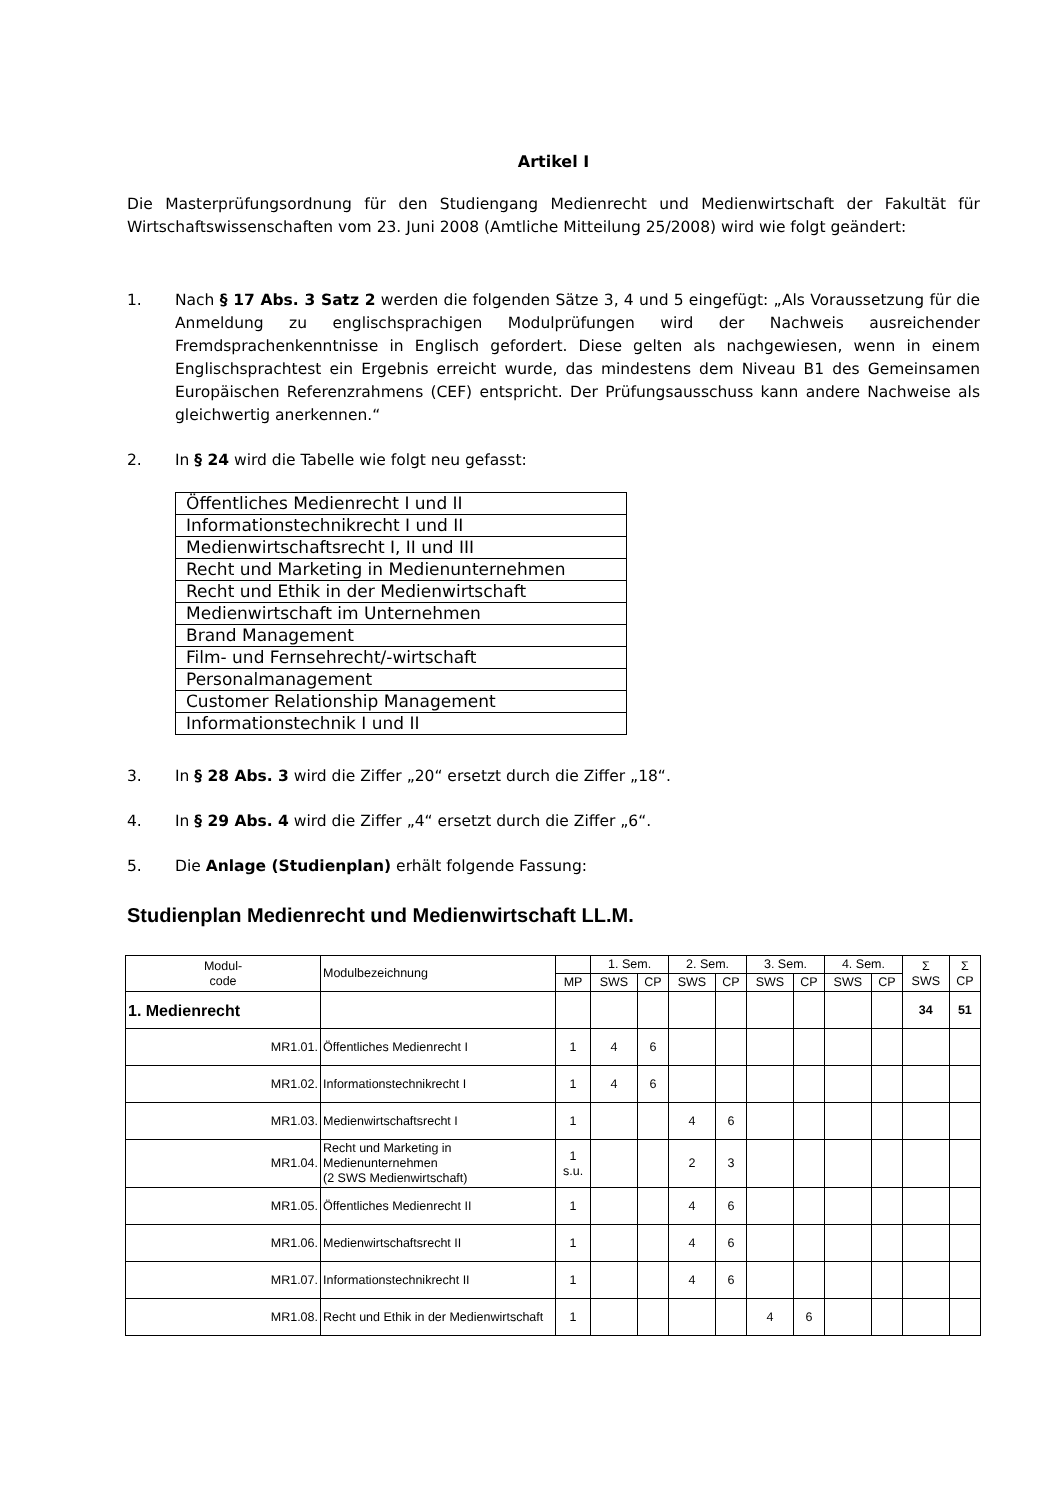Artikel I
Die Masterprüfungsordnung für den Studiengang Medienrecht und Medienwirtschaft der Fakultät für Wirtschaftswissenschaften vom 23. Juni 2008 (Amtliche Mitteilung 25/2008) wird wie folgt geändert:
1. Nach § 17 Abs. 3 Satz 2 werden die folgenden Sätze 3, 4 und 5 eingefügt: „Als Voraussetzung für die Anmeldung zu englischsprachigen Modulprüfungen wird der Nachweis ausreichender Fremdsprachenkenntnisse in Englisch gefordert. Diese gelten als nachgewiesen, wenn in einem Englischsprachtest ein Ergebnis erreicht wurde, das mindestens dem Niveau B1 des Gemeinsamen Europäischen Referenzrahmens (CEF) entspricht. Der Prüfungsausschuss kann andere Nachweise als gleichwertig anerkennen.“
2. In § 24 wird die Tabelle wie folgt neu gefasst:
| Öffentliches Medienrecht I und II |
| Informationstechnikrecht I und II |
| Medienwirtschaftsrecht I, II und III |
| Recht und Marketing in Medienunternehmen |
| Recht und Ethik in der Medienwirtschaft |
| Medienwirtschaft im Unternehmen |
| Brand Management |
| Film- und Fernsehrecht/-wirtschaft |
| Personalmanagement |
| Customer Relationship Management |
| Informationstechnik I und II |
3. In § 28 Abs. 3 wird die Ziffer „20“ ersetzt durch die Ziffer „18“.
4. In § 29 Abs. 4 wird die Ziffer „4“ ersetzt durch die Ziffer „6“.
5. Die Anlage (Studienplan) erhält folgende Fassung:
Studienplan Medienrecht und Medienwirtschaft LL.M.
| Modul- code | Modulbezeichnung | | 1. Sem. | | 2. Sem. | | 3. Sem. | | 4. Sem. | | Σ SWS | Σ CP |
| --- | --- | --- | --- | --- | --- | --- | --- | --- | --- | --- | --- | --- |
| | | MP | SWS | CP | SWS | CP | SWS | CP | SWS | CP | | |
| 1. Medienrecht | | | | | | | | | | | 34 | 51 |
| MR1.01. | Öffentliches Medienrecht I | 1 | 4 | 6 | | | | | | | | |
| MR1.02. | Informationstechnikrecht I | 1 | 4 | 6 | | | | | | | | |
| MR1.03. | Medienwirtschaftsrecht I | 1 | | | 4 | 6 | | | | | | |
| MR1.04. | Recht und Marketing in Medienunternehmen (2 SWS Medienwirtschaft) | 1 s.u. | | | 2 | 3 | | | | | | |
| MR1.05. | Öffentliches Medienrecht II | 1 | | | 4 | 6 | | | | | | |
| MR1.06. | Medienwirtschaftsrecht II | 1 | | | 4 | 6 | | | | | | |
| MR1.07. | Informationstechnikrecht II | 1 | | | 4 | 6 | | | | | | |
| MR1.08. | Recht und Ethik in der Medienwirtschaft | 1 | | | | | 4 | 6 | | | | |